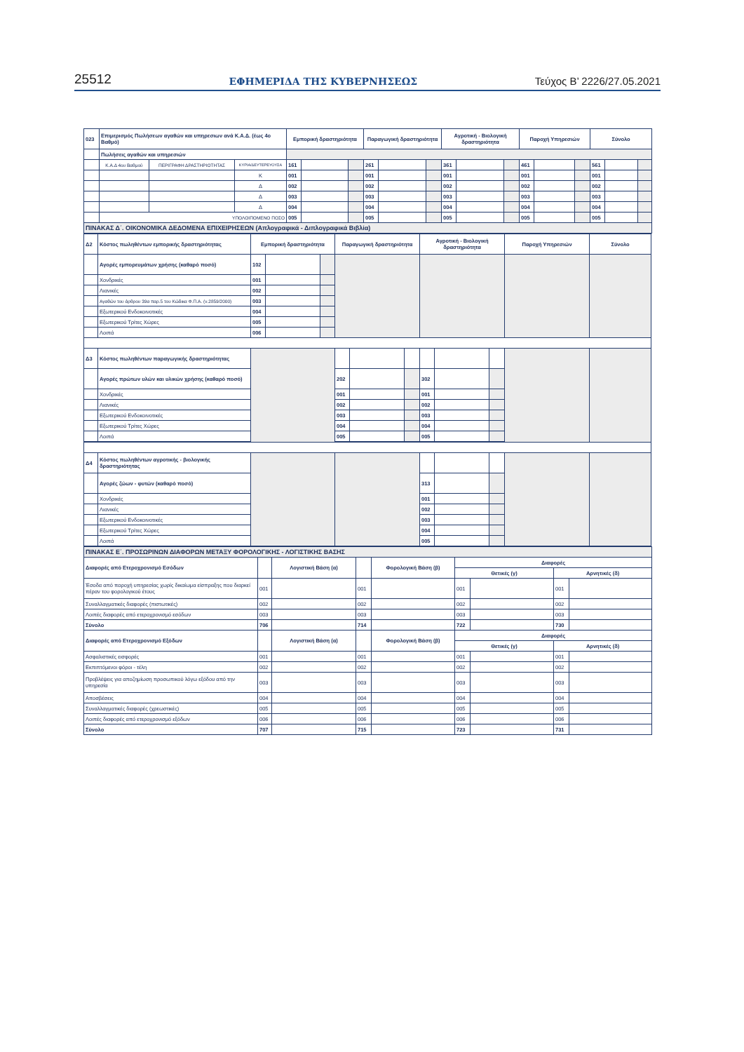25512 ΕΦΗΜΕΡΙΔΑ ΤΗΣ ΚΥΒΕΡΝΗΣΕΩΣ Τεύχος B’ 2226/27.05.2021
| 023 | Επιμερισμός Πωλήσεων αγαθών και υπηρεσιων ανά Κ.Α.Δ. (έως 4ο Βαθμό) | | | Εμπορική δραστηριότητα | | | Παραγωγική δραστηριότητα | | | Αγροτική - Βιολογική δραστηριότητα | | | Παροχή Υπηρεσιών | | | Σύνολο | | |
| | Πωλήσεις αγαθών και υπηρεσιών | | | | | | | | | | | | | | | | | |
| | Κ.Α.Δ 4ου Βαθμού | ΠΕΡΙΓΡΑΦΗ ΔΡΑΣΤΗΡΙΟΤΗΤΑΣ | ΚΥΡΙΑ/ΔΕΥΤΕΡΕΥΟΥΣΑ | 161 | | | 261 | | | 361 | | | 461 | | | 561 | | |
| | | | Κ | 001 | | | 001 | | | 001 | | | 001 | | | 001 | | |
| | | | Δ | 002 | | | 002 | | | 002 | | | 002 | | | 002 | | |
| | | | Δ | 003 | | | 003 | | | 003 | | | 003 | | | 003 | | |
| | | | Δ | 004 | | | 004 | | | 004 | | | 004 | | | 004 | | |
| | ΥΠΟΛΟΙΠΟΜΕΝΟ ΠΟΣΟ | | | 005 | | | 005 | | | 005 | | | 005 | | | 005 | | |
| ΠΙΝΑΚΑΣ Δ΄. ΟΙΚΟΝΟΜΙΚΑ ΔΕΔΟΜΕΝΑ ΕΠΙΧΕΙΡΗΣΕΩΝ (Απλογραφικά - Διπλογραφικά Βιβλία) | | | | | | | | | | | | | | | | | | |
| Δ2 | Κόστος πωληθέντων εμπορικής δραστηριότητας | Εμπορική δραστηριότητα | | | Παραγωγική δραστηριότητα | | | Αγροτική - Βιολογική δραστηριότητα | | | Παροχή Υπηρεσιών | Σύνολο |
| | Αγορές εμπορευμάτων χρήσης (καθαρό ποσό) | 102 | | | | | | | | | | |
| | Χονδρικές | 001 | | | | | | | | | | |
| | Λιανικές | 002 | | | | | | | | | | |
| | Αγαθών του άρθρου 39α παρ.5 του Κώδικα Φ.Π.Α. (ν.2859/2000) | 003 | | | | | | | | | | |
| | Εξωτερικού Ενδοκοινοτικές | 004 | | | | | | | | | | |
| | Εξωτερικού Τρίτες Χώρες | 005 | | | | | | | | | | |
| | Λοιπά | 006 | | | | | | | | | | |
| Δ3 | Κόστος πωληθέντων παραγωγικής δραστηριότητας | | | | | | | | | | | |
| | Αγορές πρώτων υλών και υλικών χρήσης (καθαρό ποσό) | | | | 202 | | | 302 | | | | |
| | Χονδρικές | | | | 001 | | | 001 | | | | |
| | Λιανικές | | | | 002 | | | 002 | | | | |
| | Εξωτερικού Ενδοκοινοτικές | | | | 003 | | | 003 | | | | |
| | Εξωτερικού Τρίτες Χώρες | | | | 004 | | | 004 | | | | |
| | Λοιπά | | | | 005 | | | 005 | | | | |
| Δ4 | Κόστος πωληθέντων αγροτικής - βιολογικής δραστηριότητας | | | | | | | | | | | |
| | Αγορές ζώων - φυτών (καθαρό ποσό) | | | | | | | 313 | | | | |
| | Χονδρικές | | | | | | | 001 | | | | |
| | Λιανικές | | | | | | | 002 | | | | |
| | Εξωτερικού Ενδοκοινοτικές | | | | | | | 003 | | | | |
| | Εξωτερικού Τρίτες Χώρες | | | | | | | 004 | | | | |
| | Λοιπά | | | | | | | 005 | | | | |
| ΠΙΝΑΚΑΣ Ε΄. ΠΡΟΣΩΡΙΝΩΝ ΔΙΑΦΟΡΩΝ ΜΕΤΑΞΥ ΦΟΡΟΛΟΓΙΚΗΣ - ΛΟΓΙΣΤΙΚΗΣ ΒΑΣΗΣ | | | | | | | | |
| Διαφορές από Ετεροχρονισμό Εσόδων | | Λογιστική Βάση (α) | | Φορολογική Βάση (β) | Διαφορές | | | |
| | | | | | Θετικές (γ) | | Αρνητικές (δ) | |
| Έσοδα από παροχή υπηρεσίας χωρίς δικαίωμα είσπραξης που διαρκεί πέραν του φορολογικού έτους | 001 | | 001 | | 001 | | 001 | |
| Συναλλαγματικές διαφορές (πιστωτικές) | 002 | | 002 | | 002 | | 002 | |
| Λοιπές διαφορές από ετεροχρονισμό εσόδων | 003 | | 003 | | 003 | | 003 | |
| Σύνολο | 706 | | 714 | | 722 | | 730 | |
| Διαφορές από Ετεροχρονισμό Εξόδων | | Λογιστική Βάση (α) | | Φορολογική Βάση (β) | Διαφορές | | | |
| | | | | | Θετικές (γ) | | Αρνητικές (δ) | |
| Ασφαλιστικές εισφορές | 001 | | 001 | | 001 | | 001 | |
| Εκπιπτόμενοι φόροι - τέλη | 002 | | 002 | | 002 | | 002 | |
| Προβλέψεις για αποζημίωση προσωπικού λόγω εξόδου από την υπηρεσία | 003 | | 003 | | 003 | | 003 | |
| Αποσβέσεις | 004 | | 004 | | 004 | | 004 | |
| Συναλλαγματικές διαφορές (χρεωστικές) | 005 | | 005 | | 005 | | 005 | |
| Λοιπές διαφορές από ετεροχρονισμό εξόδων | 006 | | 006 | | 006 | | 006 | |
| Σύνολο | 707 | | 715 | | 723 | | 731 | |